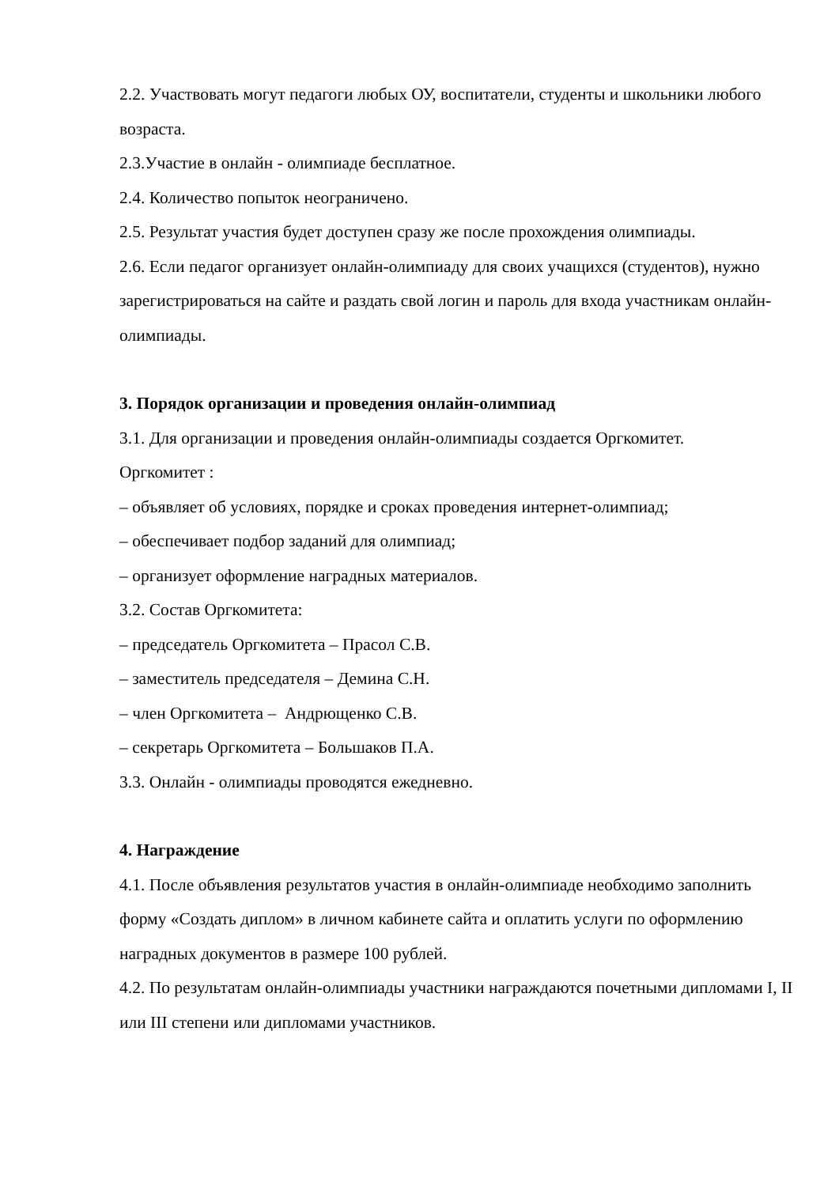2.2. Участвовать могут педагоги любых ОУ, воспитатели, студенты и школьники любого возраста.
2.3.Участие в онлайн - олимпиаде бесплатное.
2.4. Количество попыток неограничено.
2.5. Результат участия будет доступен сразу же после прохождения олимпиады.
2.6. Если педагог организует онлайн-олимпиаду для своих учащихся (студентов), нужно зарегистрироваться на сайте и раздать свой логин и пароль для входа участникам онлайн-олимпиады.
3. Порядок организации и проведения онлайн-олимпиад
3.1. Для организации и проведения онлайн-олимпиады создается Оргкомитет.
Оргкомитет :
– объявляет об условиях, порядке и сроках проведения интернет-олимпиад;
– обеспечивает подбор заданий для олимпиад;
– организует оформление наградных материалов.
3.2. Состав Оргкомитета:
– председатель Оргкомитета – Прасол С.В.
– заместитель председателя – Демина С.Н.
– член Оргкомитета – Андрющенко С.В.
– секретарь Оргкомитета – Большаков П.А.
3.3. Онлайн - олимпиады проводятся ежедневно.
4. Награждение
4.1. После объявления результатов участия в онлайн-олимпиаде необходимо заполнить форму «Создать диплом» в личном кабинете сайта и оплатить услуги по оформлению наградных документов в размере 100 рублей.
4.2. По результатам онлайн-олимпиады участники награждаются почетными дипломами I, II или III степени или дипломами участников.